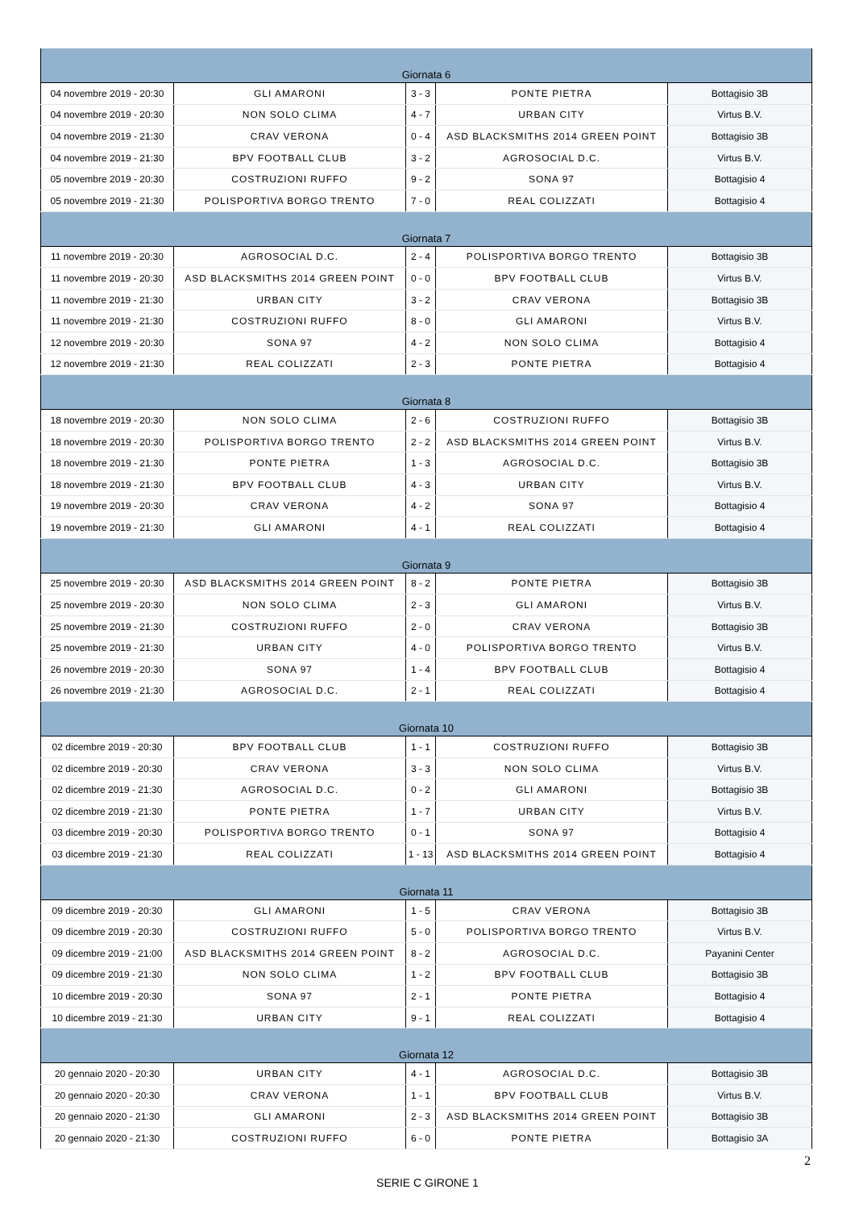| Giornata 6 | | | | |
| 04 novembre 2019 - 20:30 | GLI AMARONI | 3 - 3 | PONTE PIETRA | Bottagisio 3B |
| 04 novembre 2019 - 20:30 | NON SOLO CLIMA | 4 - 7 | URBAN CITY | Virtus B.V. |
| 04 novembre 2019 - 21:30 | CRAV VERONA | 0 - 4 | ASD BLACKSMITHS 2014 GREEN POINT | Bottagisio 3B |
| 04 novembre 2019 - 21:30 | BPV FOOTBALL CLUB | 3 - 2 | AGROSOCIAL D.C. | Virtus B.V. |
| 05 novembre 2019 - 20:30 | COSTRUZIONI RUFFO | 9 - 2 | SONA 97 | Bottagisio 4 |
| 05 novembre 2019 - 21:30 | POLISPORTIVA BORGO TRENTO | 7 - 0 | REAL COLIZZATI | Bottagisio 4 |
| Giornata 7 | | | | |
| 11 novembre 2019 - 20:30 | AGROSOCIAL D.C. | 2 - 4 | POLISPORTIVA BORGO TRENTO | Bottagisio 3B |
| 11 novembre 2019 - 20:30 | ASD BLACKSMITHS 2014 GREEN POINT | 0 - 0 | BPV FOOTBALL CLUB | Virtus B.V. |
| 11 novembre 2019 - 21:30 | URBAN CITY | 3 - 2 | CRAV VERONA | Bottagisio 3B |
| 11 novembre 2019 - 21:30 | COSTRUZIONI RUFFO | 8 - 0 | GLI AMARONI | Virtus B.V. |
| 12 novembre 2019 - 20:30 | SONA 97 | 4 - 2 | NON SOLO CLIMA | Bottagisio 4 |
| 12 novembre 2019 - 21:30 | REAL COLIZZATI | 2 - 3 | PONTE PIETRA | Bottagisio 4 |
| Giornata 8 | | | | |
| 18 novembre 2019 - 20:30 | NON SOLO CLIMA | 2 - 6 | COSTRUZIONI RUFFO | Bottagisio 3B |
| 18 novembre 2019 - 20:30 | POLISPORTIVA BORGO TRENTO | 2 - 2 | ASD BLACKSMITHS 2014 GREEN POINT | Virtus B.V. |
| 18 novembre 2019 - 21:30 | PONTE PIETRA | 1 - 3 | AGROSOCIAL D.C. | Bottagisio 3B |
| 18 novembre 2019 - 21:30 | BPV FOOTBALL CLUB | 4 - 3 | URBAN CITY | Virtus B.V. |
| 19 novembre 2019 - 20:30 | CRAV VERONA | 4 - 2 | SONA 97 | Bottagisio 4 |
| 19 novembre 2019 - 21:30 | GLI AMARONI | 4 - 1 | REAL COLIZZATI | Bottagisio 4 |
| Giornata 9 | | | | |
| 25 novembre 2019 - 20:30 | ASD BLACKSMITHS 2014 GREEN POINT | 8 - 2 | PONTE PIETRA | Bottagisio 3B |
| 25 novembre 2019 - 20:30 | NON SOLO CLIMA | 2 - 3 | GLI AMARONI | Virtus B.V. |
| 25 novembre 2019 - 21:30 | COSTRUZIONI RUFFO | 2 - 0 | CRAV VERONA | Bottagisio 3B |
| 25 novembre 2019 - 21:30 | URBAN CITY | 4 - 0 | POLISPORTIVA BORGO TRENTO | Virtus B.V. |
| 26 novembre 2019 - 20:30 | SONA 97 | 1 - 4 | BPV FOOTBALL CLUB | Bottagisio 4 |
| 26 novembre 2019 - 21:30 | AGROSOCIAL D.C. | 2 - 1 | REAL COLIZZATI | Bottagisio 4 |
| Giornata 10 | | | | |
| 02 dicembre 2019 - 20:30 | BPV FOOTBALL CLUB | 1 - 1 | COSTRUZIONI RUFFO | Bottagisio 3B |
| 02 dicembre 2019 - 20:30 | CRAV VERONA | 3 - 3 | NON SOLO CLIMA | Virtus B.V. |
| 02 dicembre 2019 - 21:30 | AGROSOCIAL D.C. | 0 - 2 | GLI AMARONI | Bottagisio 3B |
| 02 dicembre 2019 - 21:30 | PONTE PIETRA | 1 - 7 | URBAN CITY | Virtus B.V. |
| 03 dicembre 2019 - 20:30 | POLISPORTIVA BORGO TRENTO | 0 - 1 | SONA 97 | Bottagisio 4 |
| 03 dicembre 2019 - 21:30 | REAL COLIZZATI | 1 - 13 | ASD BLACKSMITHS 2014 GREEN POINT | Bottagisio 4 |
| Giornata 11 | | | | |
| 09 dicembre 2019 - 20:30 | GLI AMARONI | 1 - 5 | CRAV VERONA | Bottagisio 3B |
| 09 dicembre 2019 - 20:30 | COSTRUZIONI RUFFO | 5 - 0 | POLISPORTIVA BORGO TRENTO | Virtus B.V. |
| 09 dicembre 2019 - 21:00 | ASD BLACKSMITHS 2014 GREEN POINT | 8 - 2 | AGROSOCIAL D.C. | Payanini Center |
| 09 dicembre 2019 - 21:30 | NON SOLO CLIMA | 1 - 2 | BPV FOOTBALL CLUB | Bottagisio 3B |
| 10 dicembre 2019 - 20:30 | SONA 97 | 2 - 1 | PONTE PIETRA | Bottagisio 4 |
| 10 dicembre 2019 - 21:30 | URBAN CITY | 9 - 1 | REAL COLIZZATI | Bottagisio 4 |
| Giornata 12 | | | | |
| 20 gennaio 2020 - 20:30 | URBAN CITY | 4 - 1 | AGROSOCIAL D.C. | Bottagisio 3B |
| 20 gennaio 2020 - 20:30 | CRAV VERONA | 1 - 1 | BPV FOOTBALL CLUB | Virtus B.V. |
| 20 gennaio 2020 - 21:30 | GLI AMARONI | 2 - 3 | ASD BLACKSMITHS 2014 GREEN POINT | Bottagisio 3B |
| 20 gennaio 2020 - 21:30 | COSTRUZIONI RUFFO | 6 - 0 | PONTE PIETRA | Bottagisio 3A |
2
SERIE C GIRONE 1